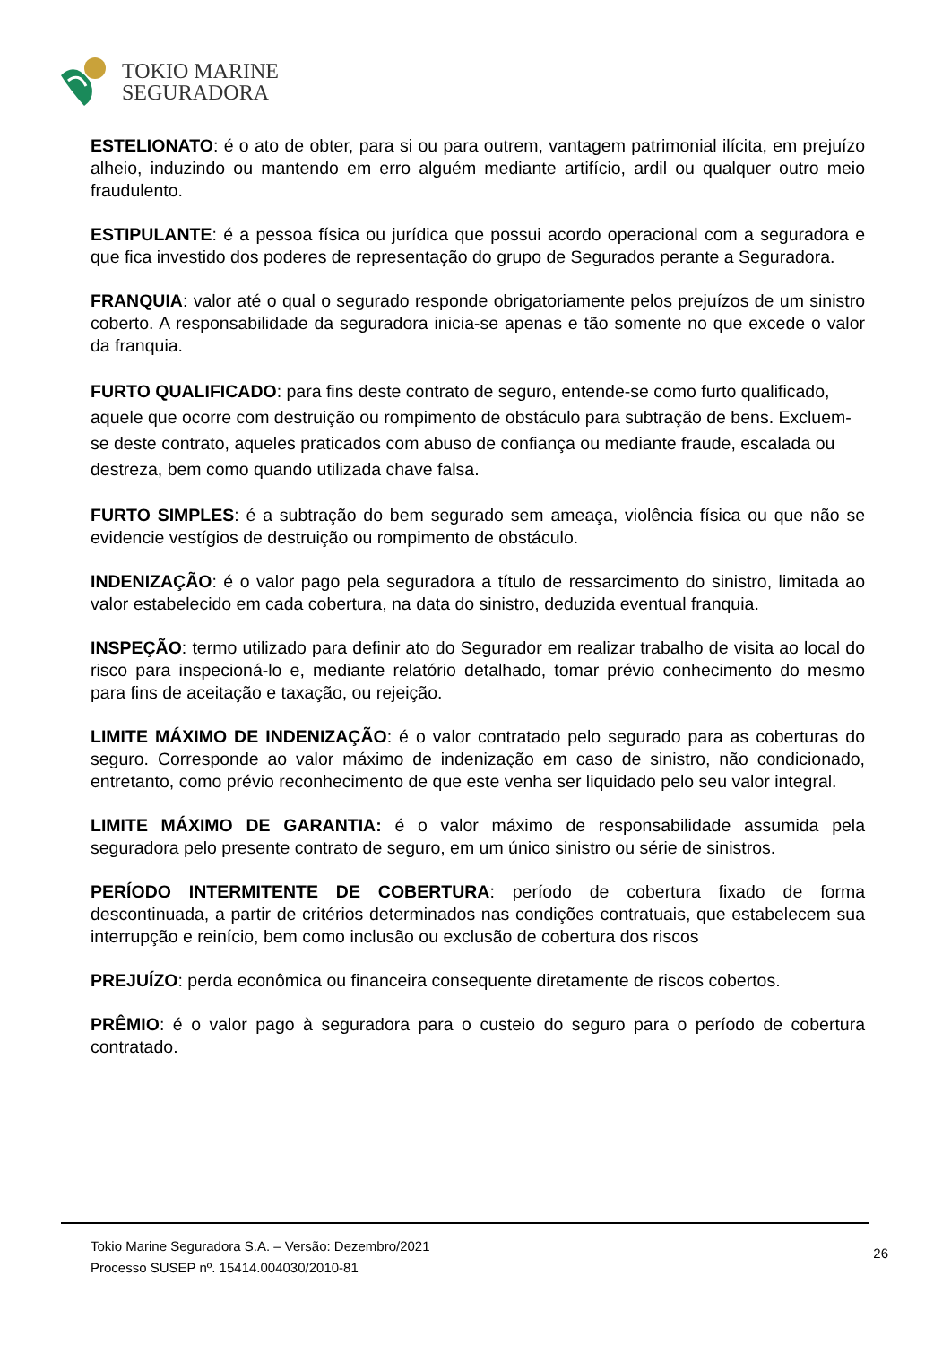TOKIO MARINE
SEGURADORA
ESTELIONATO: é o ato de obter, para si ou para outrem, vantagem patrimonial ilícita, em prejuízo alheio, induzindo ou mantendo em erro alguém mediante artifício, ardil ou qualquer outro meio fraudulento.
ESTIPULANTE: é a pessoa física ou jurídica que possui acordo operacional com a seguradora e que fica investido dos poderes de representação do grupo de Segurados perante a Seguradora.
FRANQUIA: valor até o qual o segurado responde obrigatoriamente pelos prejuízos de um sinistro coberto. A responsabilidade da seguradora inicia-se apenas e tão somente no que excede o valor da franquia.
FURTO QUALIFICADO: para fins deste contrato de seguro, entende-se como furto qualificado, aquele que ocorre com destruição ou rompimento de obstáculo para subtração de bens. Excluem-se deste contrato, aqueles praticados com abuso de confiança ou mediante fraude, escalada ou destreza, bem como quando utilizada chave falsa.
FURTO SIMPLES: é a subtração do bem segurado sem ameaça, violência física ou que não se evidencie vestígios de destruição ou rompimento de obstáculo.
INDENIZAÇÃO: é o valor pago pela seguradora a título de ressarcimento do sinistro, limitada ao valor estabelecido em cada cobertura, na data do sinistro, deduzida eventual franquia.
INSPEÇÃO: termo utilizado para definir ato do Segurador em realizar trabalho de visita ao local do risco para inspecioná-lo e, mediante relatório detalhado, tomar prévio conhecimento do mesmo para fins de aceitação e taxação, ou rejeição.
LIMITE MÁXIMO DE INDENIZAÇÃO: é o valor contratado pelo segurado para as coberturas do seguro. Corresponde ao valor máximo de indenização em caso de sinistro, não condicionado, entretanto, como prévio reconhecimento de que este venha ser liquidado pelo seu valor integral.
LIMITE MÁXIMO DE GARANTIA: é o valor máximo de responsabilidade assumida pela seguradora pelo presente contrato de seguro, em um único sinistro ou série de sinistros.
PERÍODO INTERMITENTE DE COBERTURA: período de cobertura fixado de forma descontinuada, a partir de critérios determinados nas condições contratuais, que estabelecem sua interrupção e reinício, bem como inclusão ou exclusão de cobertura dos riscos
PREJUÍZO: perda econômica ou financeira consequente diretamente de riscos cobertos.
PRÊMIO: é o valor pago à seguradora para o custeio do seguro para o período de cobertura contratado.
Tokio Marine Seguradora S.A. – Versão: Dezembro/2021
Processo SUSEP nº. 15414.004030/2010-81
26